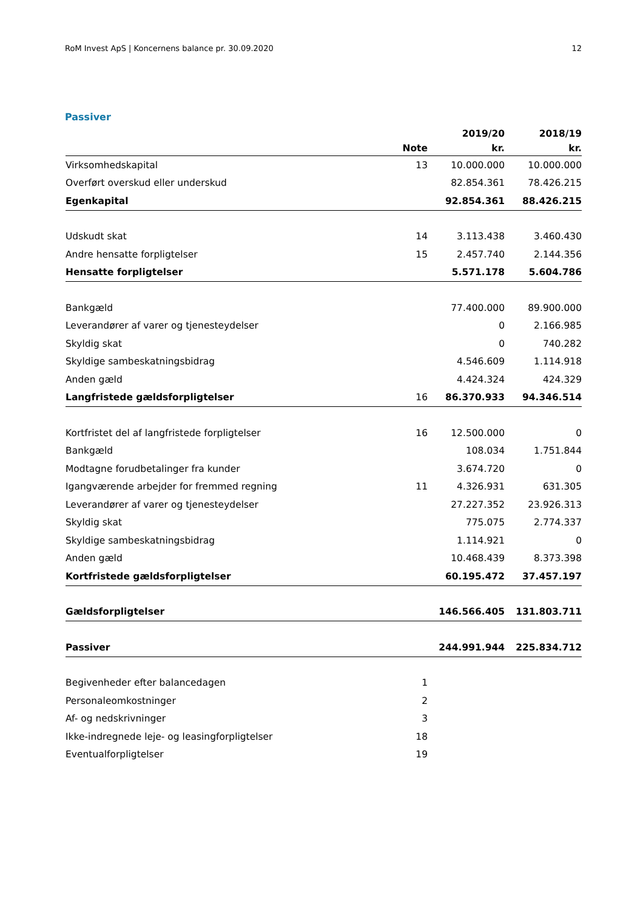RoM Invest ApS | Koncernens balance pr. 30.09.2020 12
Passiver
| | | 2019/20 | 2018/19 |
| --- | --- | --- | --- |
| | Note | kr. | kr. |
| Virksomhedskapital | 13 | 10.000.000 | 10.000.000 |
| Overført overskud eller underskud | | 82.854.361 | 78.426.215 |
| Egenkapital | | 92.854.361 | 88.426.215 |
| Udskudt skat | 14 | 3.113.438 | 3.460.430 |
| Andre hensatte forpligtelser | 15 | 2.457.740 | 2.144.356 |
| Hensatte forpligtelser | | 5.571.178 | 5.604.786 |
| Bankgæld | | 77.400.000 | 89.900.000 |
| Leverandører af varer og tjenesteydelser | | 0 | 2.166.985 |
| Skyldig skat | | 0 | 740.282 |
| Skyldige sambeskatningsbidrag | | 4.546.609 | 1.114.918 |
| Anden gæld | | 4.424.324 | 424.329 |
| Langfristede gældsforpligtelser | 16 | 86.370.933 | 94.346.514 |
| Kortfristet del af langfristede forpligtelser | 16 | 12.500.000 | 0 |
| Bankgæld | | 108.034 | 1.751.844 |
| Modtagne forudbetalinger fra kunder | | 3.674.720 | 0 |
| Igangværende arbejder for fremmed regning | 11 | 4.326.931 | 631.305 |
| Leverandører af varer og tjenesteydelser | | 27.227.352 | 23.926.313 |
| Skyldig skat | | 775.075 | 2.774.337 |
| Skyldige sambeskatningsbidrag | | 1.114.921 | 0 |
| Anden gæld | | 10.468.439 | 8.373.398 |
| Kortfristede gældsforpligtelser | | 60.195.472 | 37.457.197 |
| Gældsforpligtelser | | 146.566.405 | 131.803.711 |
| Passiver | | 244.991.944 | 225.834.712 |
| Begivenheder efter balancedagen | 1 | | |
| Personaleomkostninger | 2 | | |
| Af- og nedskrivninger | 3 | | |
| Ikke-indregnede leje- og leasingforpligtelser | 18 | | |
| Eventualforpligtelser | 19 | | |